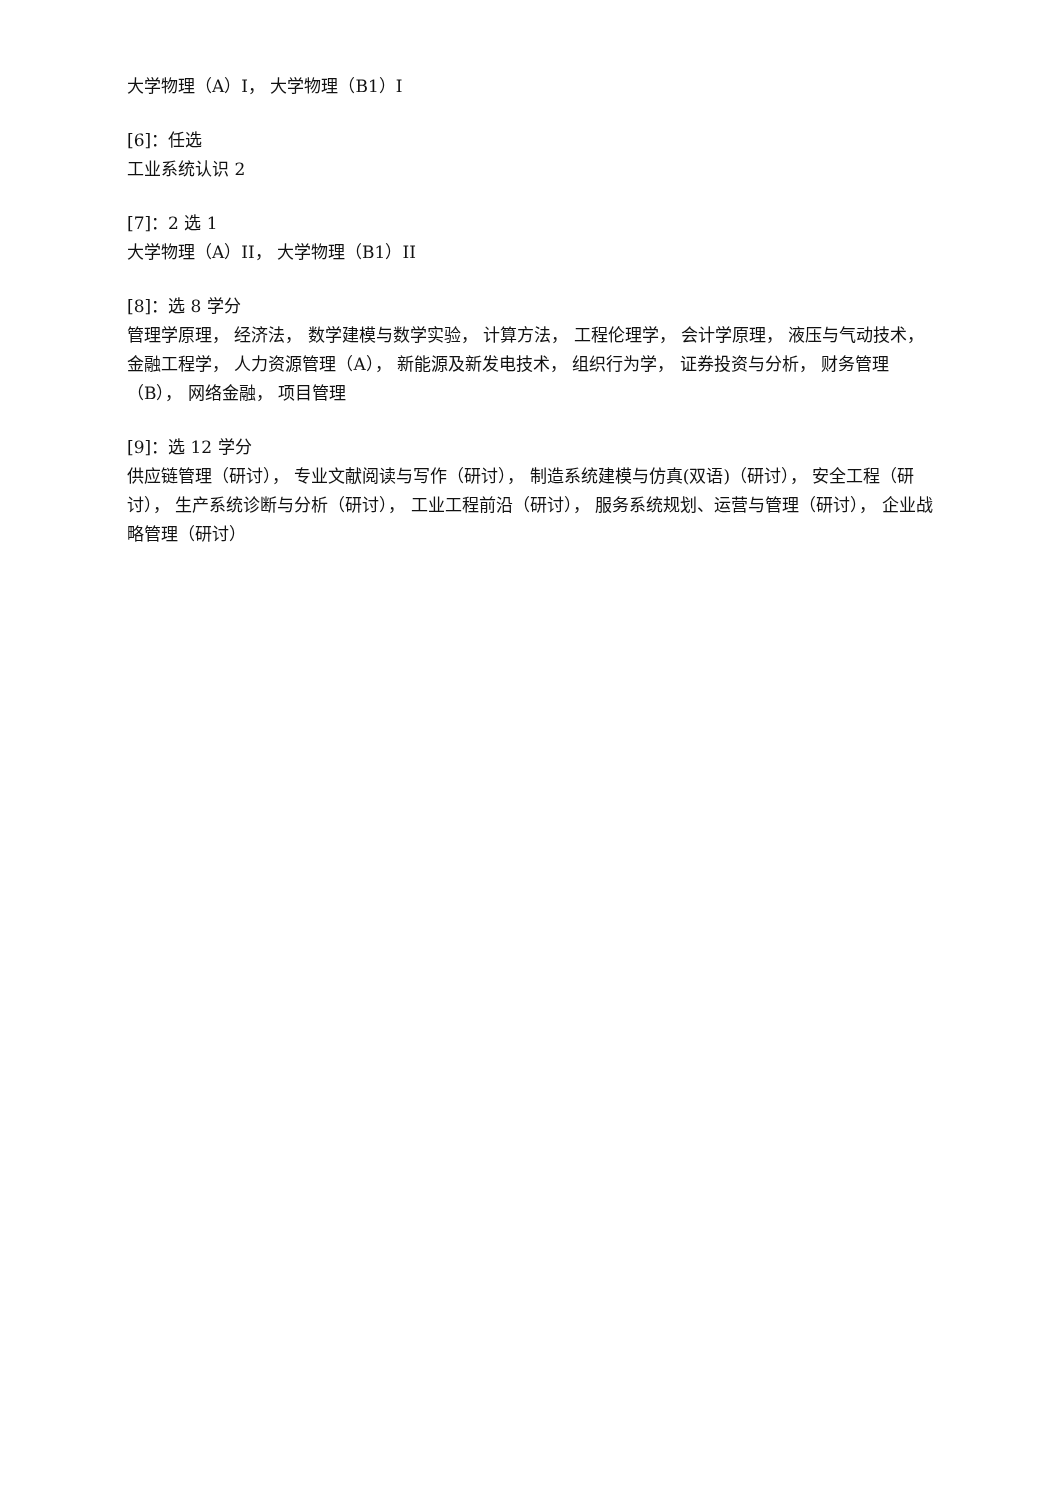大学物理（A）I， 大学物理（B1）I
[6]：任选
工业系统认识 2
[7]：2 选 1
大学物理（A）II， 大学物理（B1）II
[8]：选 8 学分
管理学原理， 经济法， 数学建模与数学实验， 计算方法， 工程伦理学， 会计学原理， 液压与气动技术， 金融工程学， 人力资源管理（A）， 新能源及新发电技术， 组织行为学， 证券投资与分析， 财务管理（B）， 网络金融， 项目管理
[9]：选 12 学分
供应链管理（研讨）， 专业文献阅读与写作（研讨）， 制造系统建模与仿真(双语)（研讨）， 安全工程（研讨）， 生产系统诊断与分析（研讨）， 工业工程前沿（研讨）， 服务系统规划、运营与管理（研讨）， 企业战略管理（研讨）